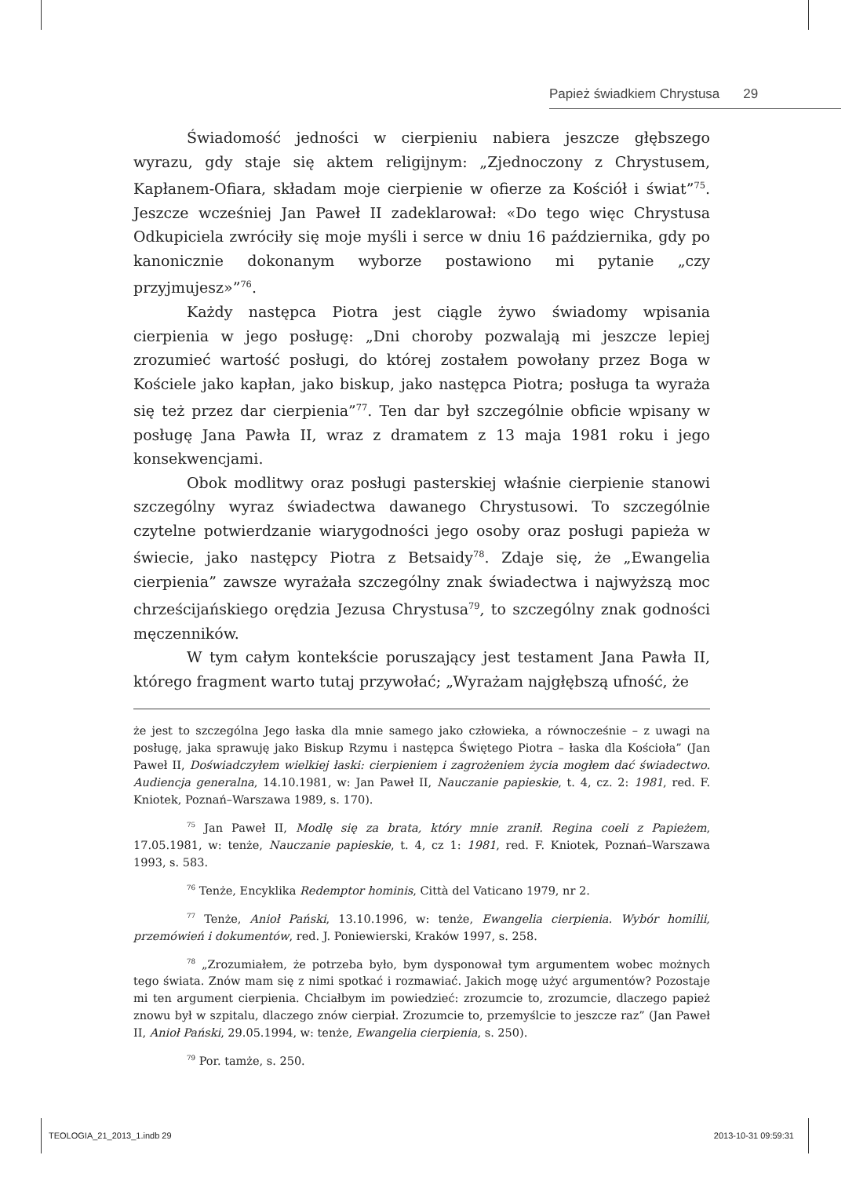Papież świadkiem Chrystusa 29
Świadomość jedności w cierpieniu nabiera jeszcze głębszego wyrazu, gdy staje się aktem religijnym: „Zjednoczony z Chrystusem, Kapłanem-Ofiara, składam moje cierpienie w ofierze za Kościół i świat”<sup>75</sup>. Jeszcze wcześniej Jan Paweł II zadeklarował: «Do tego więc Chrystusa Odkupiciela zwróciły się moje myśli i serce w dniu 16 października, gdy po kanonicznie dokonanym wyborze postawiono mi pytanie „czy przyjmujesz»”<sup>76</sup>.
Każdy następca Piotra jest ciągle żywo świadomy wpisania cierpienia w jego posługę: „Dni choroby pozwalają mi jeszcze lepiej zrozumieć wartość posługi, do której zostałem powołany przez Boga w Kościele jako kapłan, jako biskup, jako następca Piotra; posługa ta wyraża się też przez dar cierpienia”<sup>77</sup>. Ten dar był szczególnie obficie wpisany w posługę Jana Pawła II, wraz z dramatem z 13 maja 1981 roku i jego konsekwencjami.
Obok modlitwy oraz posługi pasterskiej właśnie cierpienie stanowi szczególny wyraz świadectwa dawanego Chrystusowi. To szczególnie czytelne potwierdzanie wiarygodności jego osoby oraz posługi papieża w świecie, jako następcy Piotra z Betsaidy<sup>78</sup>. Zdaje się, że „Ewangelia cierpienia” zawsze wyrażała szczególny znak świadectwa i najwyższą moc chrześcijańskiego orędzia Jezusa Chrystusa<sup>79</sup>, to szczególny znak godności męczenników.
W tym całym kontekście poruszający jest testament Jana Pawła II, którego fragment warto tutaj przywołać; „Wyrażam najgłębszą ufność, że
że jest to szczególna Jego łaska dla mnie samego jako człowieka, a równocześnie – z uwagi na posługę, jaka sprawuję jako Biskup Rzymu i następca Świętego Piotra – łaska dla Kościoła” (Jan Paweł II, Doświadczyłem wielkiej łaski: cierpieniem i zagrożeniem życia mogłem dać świadectwo. Audiencja generalna, 14.10.1981, w: Jan Paweł II, Nauczanie papieskie, t. 4, cz. 2: 1981, red. F. Kniotek, Poznań–Warszawa 1989, s. 170).
<sup>75</sup> Jan Paweł II, Modlę się za brata, który mnie zranił. Regina coeli z Papieżem, 17.05.1981, w: tenże, Nauczanie papieskie, t. 4, cz 1: 1981, red. F. Kniotek, Poznań–Warszawa 1993, s. 583.
<sup>76</sup> Tenże, Encyklika Redemptor hominis, Città del Vaticano 1979, nr 2.
<sup>77</sup> Tenże, Anioł Pański, 13.10.1996, w: tenże, Ewangelia cierpienia. Wybór homilii, przemówień i dokumentów, red. J. Poniewierski, Kraków 1997, s. 258.
<sup>78</sup> „Zrozumiałem, że potrzeba było, bym dysponował tym argumentem wobec możnych tego świata. Znów mam się z nimi spotkać i rozmawiać. Jakich mogę użyć argumentów? Pozostaje mi ten argument cierpienia. Chciałbym im powiedzieć: zrozumcie to, zrozumcie, dlaczego papież znowu był w szpitalu, dlaczego znów cierpiał. Zrozumcie to, przemyślcie to jeszcze raz” (Jan Paweł II, Anioł Pański, 29.05.1994, w: tenże, Ewangelia cierpienia, s. 250).
<sup>79</sup> Por. tamże, s. 250.
TEOLOGIA_21_2013_1.indb 29 2013-10-31 09:59:31